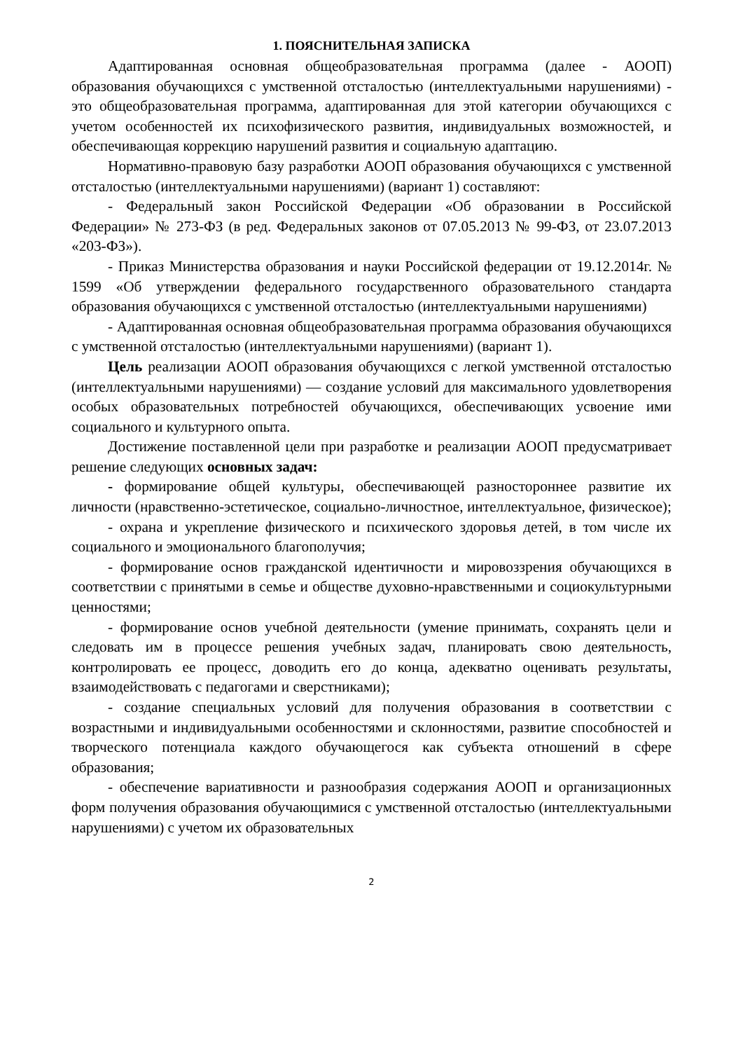1. ПОЯСНИТЕЛЬНАЯ ЗАПИСКА
Адаптированная основная общеобразовательная программа (далее - АООП) образования обучающихся с умственной отсталостью (интеллектуальными нарушениями) - это общеобразовательная программа, адаптированная для этой категории обучающихся с учетом особенностей их психофизического развития, индивидуальных возможностей, и обеспечивающая коррекцию нарушений развития и социальную адаптацию.
Нормативно-правовую базу разработки АООП образования обучающихся с умственной отсталостью (интеллектуальными нарушениями) (вариант 1) составляют:
- Федеральный закон Российской Федерации «Об образовании в Российской Федерации» № 273-ФЗ (в ред. Федеральных законов от 07.05.2013 № 99-ФЗ, от 23.07.2013 «203-ФЗ»).
- Приказ Министерства образования и науки Российской федерации от 19.12.2014г. № 1599 «Об утверждении федерального государственного образовательного стандарта образования обучающихся с умственной отсталостью (интеллектуальными нарушениями)
- Адаптированная основная общеобразовательная программа образования обучающихся с умственной отсталостью (интеллектуальными нарушениями) (вариант 1).
Цель реализации АООП образования обучающихся с легкой умственной отсталостью (интеллектуальными нарушениями) — создание условий для максимального удовлетворения особых образовательных потребностей обучающихся, обеспечивающих усвоение ими социального и культурного опыта.
Достижение поставленной цели при разработке и реализации АООП предусматривает решение следующих основных задач:
- формирование общей культуры, обеспечивающей разностороннее развитие их личности (нравственно-эстетическое, социально-личностное, интеллектуальное, физическое);
- охрана и укрепление физического и психического здоровья детей, в том числе их социального и эмоционального благополучия;
- формирование основ гражданской идентичности и мировоззрения обучающихся в соответствии с принятыми в семье и обществе духовно-нравственными и социокультурными ценностями;
- формирование основ учебной деятельности (умение принимать, сохранять цели и следовать им в процессе решения учебных задач, планировать свою деятельность, контролировать ее процесс, доводить его до конца, адекватно оценивать результаты, взаимодействовать с педагогами и сверстниками);
- создание специальных условий для получения образования в соответствии с возрастными и индивидуальными особенностями и склонностями, развитие способностей и творческого потенциала каждого обучающегося как субъекта отношений в сфере образования;
- обеспечение вариативности и разнообразия содержания АООП и организационных форм получения образования обучающимися с умственной отсталостью (интеллектуальными нарушениями) с учетом их образовательных
2